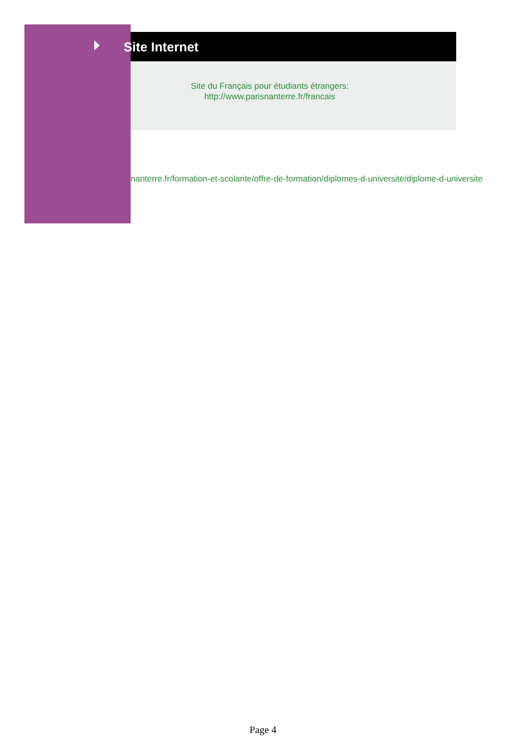Site Internet
Site du Français pour étudiants étrangers:
http://www.parisnanterre.fr/francais
nanterre.fr/formation-et-scolarite/offre-de-formation/diplomes-d-universite/diplome-d-universite
Page 4